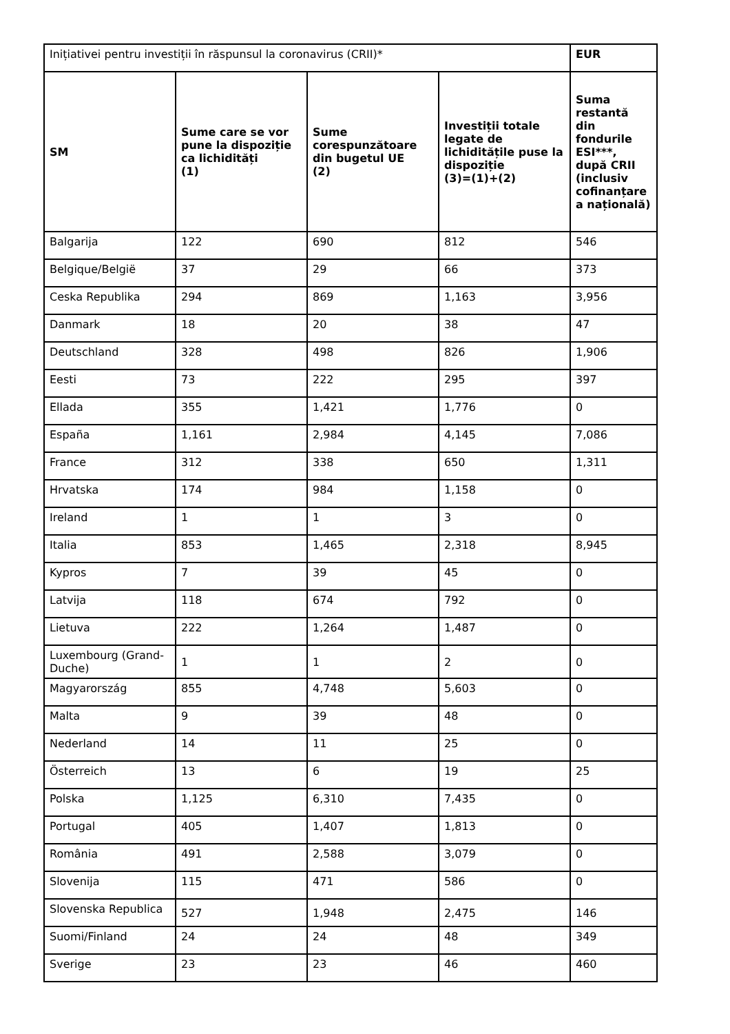| Inițiativei pentru investiții în răspunsul la coronavirus (CRII)* | | | | EUR |
| SM | Sume care se vor pune la dispoziție ca lichidități (1) | Sume corespunzătoare din bugetul UE (2) | Investiții totale legate de lichiditățile puse la dispoziție (3)=(1)+(2) | Suma restantă din fondurile ESI***, după CRII (inclusiv cofinanțare a națională) |
| Balgarija | 122 | 690 | 812 | 546 |
| Belgique/België | 37 | 29 | 66 | 373 |
| Ceska Republika | 294 | 869 | 1,163 | 3,956 |
| Danmark | 18 | 20 | 38 | 47 |
| Deutschland | 328 | 498 | 826 | 1,906 |
| Eesti | 73 | 222 | 295 | 397 |
| Ellada | 355 | 1,421 | 1,776 | 0 |
| España | 1,161 | 2,984 | 4,145 | 7,086 |
| France | 312 | 338 | 650 | 1,311 |
| Hrvatska | 174 | 984 | 1,158 | 0 |
| Ireland | 1 | 1 | 3 | 0 |
| Italia | 853 | 1,465 | 2,318 | 8,945 |
| Kypros | 7 | 39 | 45 | 0 |
| Latvija | 118 | 674 | 792 | 0 |
| Lietuva | 222 | 1,264 | 1,487 | 0 |
| Luxembourg (Grand-Duche) | 1 | 1 | 2 | 0 |
| Magyarország | 855 | 4,748 | 5,603 | 0 |
| Malta | 9 | 39 | 48 | 0 |
| Nederland | 14 | 11 | 25 | 0 |
| Österreich | 13 | 6 | 19 | 25 |
| Polska | 1,125 | 6,310 | 7,435 | 0 |
| Portugal | 405 | 1,407 | 1,813 | 0 |
| România | 491 | 2,588 | 3,079 | 0 |
| Slovenija | 115 | 471 | 586 | 0 |
| Slovenska Republica | 527 | 1,948 | 2,475 | 146 |
| Suomi/Finland | 24 | 24 | 48 | 349 |
| Sverige | 23 | 23 | 46 | 460 |